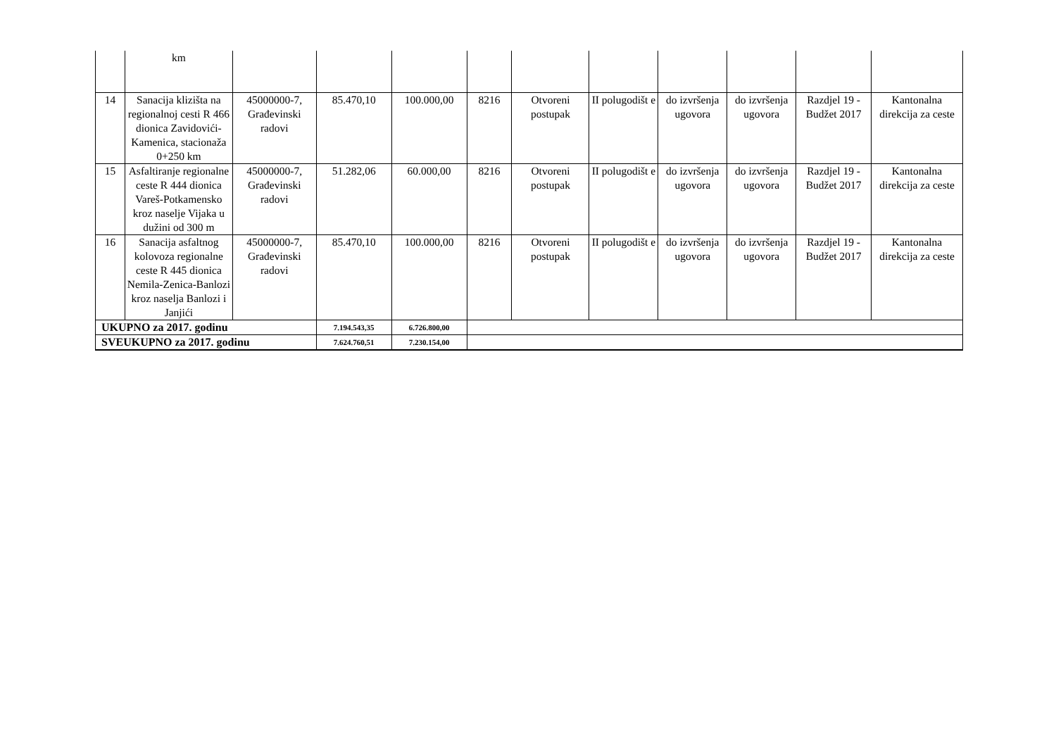| | km | | | | | | | | | | |
| 14 | Sanacija klizišta na regionalnoj cesti R 466 dionica Zavidovići-Kamenica, stacionaža 0+250 km | 45000000-7, Građevinski radovi | 85.470,10 | 100.000,00 | 8216 | Otvoreni postupak | II polugodišt e | do izvršenja ugovora | do izvršenja ugovora | Razdjel 19 - Budžet 2017 | Kantonalna direkcija za ceste |
| 15 | Asfaltiranje regionalne ceste R 444 dionica Vareš-Potkamensko kroz naselje Vijaka u dužini od 300 m | 45000000-7, Građevinski radovi | 51.282,06 | 60.000,00 | 8216 | Otvoreni postupak | II polugodišt e | do izvršenja ugovora | do izvršenja ugovora | Razdjel 19 - Budžet 2017 | Kantonalna direkcija za ceste |
| 16 | Sanacija asfaltnog kolovoza regionalne ceste R 445 dionica Nemila-Zenica-Banlozi kroz naselja Banlozi i Janjići | 45000000-7, Građevinski radovi | 85.470,10 | 100.000,00 | 8216 | Otvoreni postupak | II polugodišt e | do izvršenja ugovora | do izvršenja ugovora | Razdjel 19 - Budžet 2017 | Kantonalna direkcija za ceste |
| UKUPNO za 2017. godinu | | | 7.194.543,35 | 6.726.800,00 | | | | | | | |
| SVEUKUPNO za 2017. godinu | | | 7.624.760,51 | 7.230.154,00 | | | | | | | |